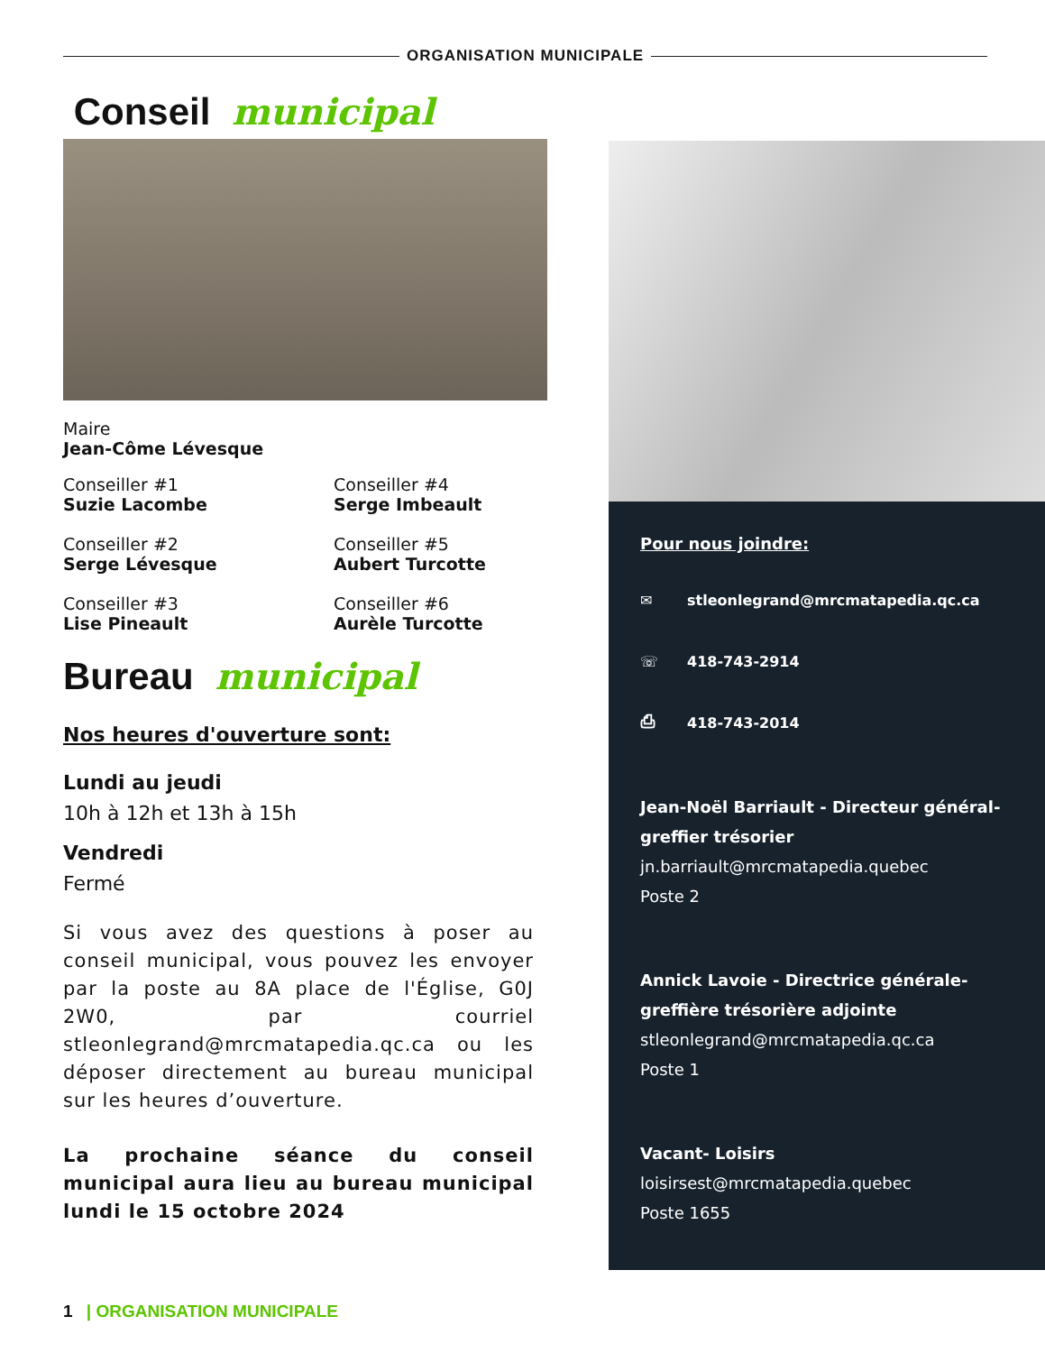ORGANISATION MUNICIPALE
Conseil municipal
Maire
Jean-Côme Lévesque
Conseiller #1
Suzie Lacombe
Conseiller #4
Serge Imbeault
Conseiller #2
Serge Lévesque
Conseiller #5
Aubert Turcotte
Conseiller #3
Lise Pineault
Conseiller #6
Aurèle Turcotte
Bureau municipal
Nos heures d'ouverture sont:
Lundi au jeudi
10h à 12h et 13h à 15h
Vendredi
Fermé
Si vous avez des questions à poser au conseil municipal, vous pouvez les envoyer par la poste au 8A place de l'Église, G0J 2W0, par courriel stleonlegrand@mrcmatapedia.qc.ca ou les déposer directement au bureau municipal sur les heures d’ouverture.
La prochaine séance du conseil municipal aura lieu au bureau municipal lundi le 15 octobre 2024
Pour nous joindre:
✉ stleonlegrand@mrcmatapedia.qc.ca
☏ 418-743-2914
⎙ 418-743-2014
Jean-Noël Barriault - Directeur général-greffier trésorier
jn.barriault@mrcmatapedia.quebec
Poste 2
Annick Lavoie - Directrice générale-greffière trésorière adjointe
stleonlegrand@mrcmatapedia.qc.ca
Poste 1
Vacant- Loisirs
loisirsest@mrcmatapedia.quebec
Poste 1655
1 | ORGANISATION MUNICIPALE